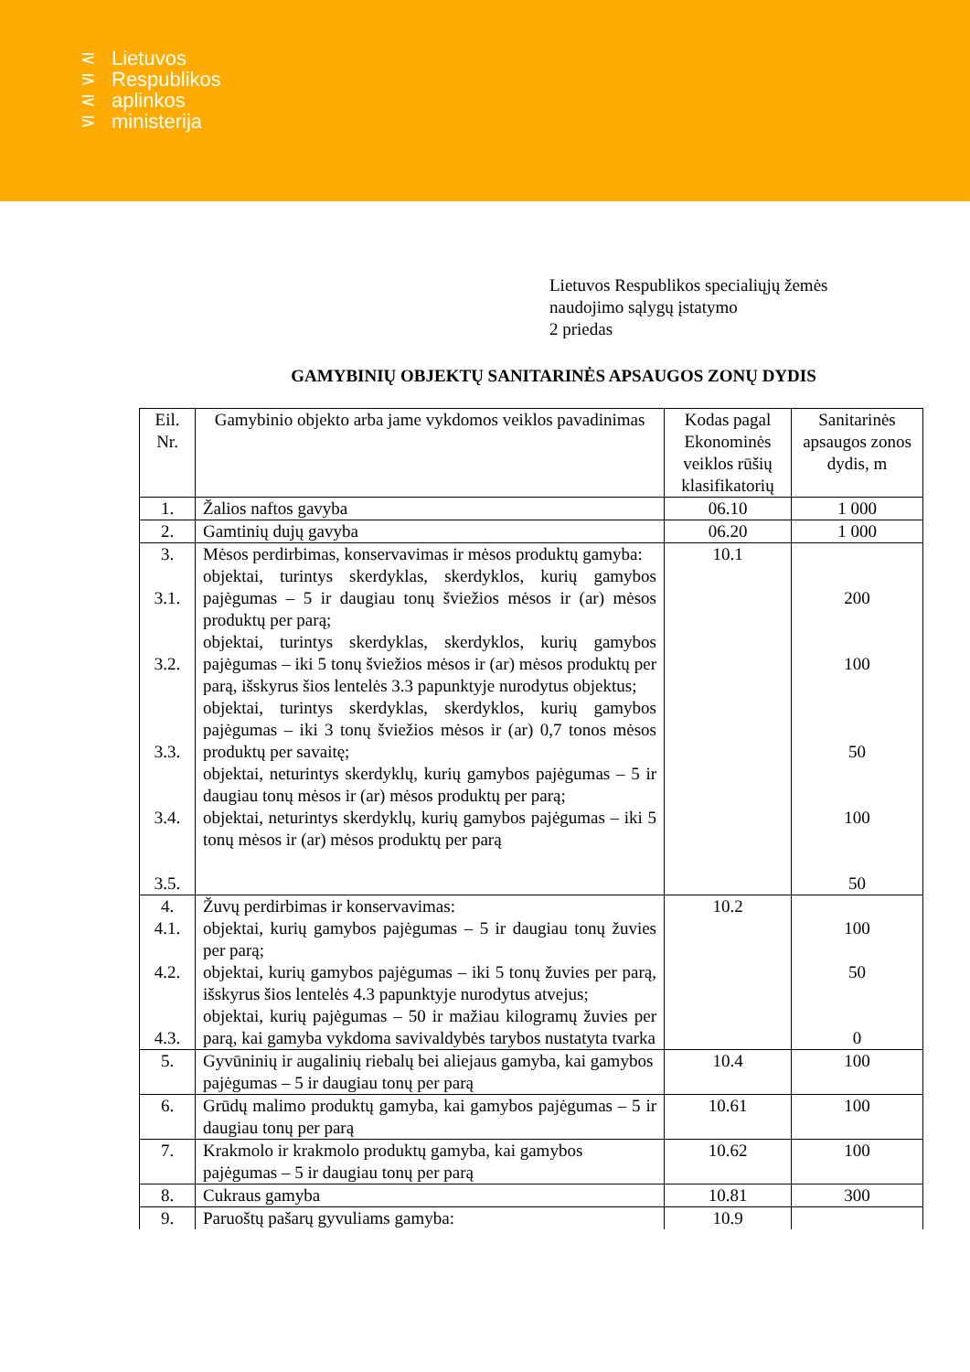⋜
⋝
⋜
⋝
Lietuvos
Respublikos
aplinkos
ministerija
Lietuvos Respublikos specialiųjų žemės
naudojimo sąlygų įstatymo
2 priedas
GAMYBINIŲ OBJEKTŲ SANITARINĖS APSAUGOS ZONŲ DYDIS
| Eil. Nr. | Gamybinio objekto arba jame vykdomos veiklos pavadinimas | Kodas pagal Ekonominės veiklos rūšių klasifikatorių | Sanitarinės apsaugos zonos dydis, m |
| --- | --- | --- | --- |
| 1. | Žalios naftos gavyba | 06.10 | 1 000 |
| 2. | Gamtinių dujų gavyba | 06.20 | 1 000 |
| 3. 3.1. 3.2. 3.3. 3.4. 3.5. | Mėsos perdirbimas, konservavimas ir mėsos produktų gamyba: objektai, turintys skerdyklas, skerdyklos, kurių gamybos pajėgumas – 5 ir daugiau tonų šviežios mėsos ir (ar) mėsos produktų per parą; objektai, turintys skerdyklas, skerdyklos, kurių gamybos pajėgumas – iki 5 tonų šviežios mėsos ir (ar) mėsos produktų per parą, išskyrus šios lentelės 3.3 papunktyje nurodytus objektus; objektai, turintys skerdyklas, skerdyklos, kurių gamybos pajėgumas – iki 3 tonų šviežios mėsos ir (ar) 0,7 tonos mėsos produktų per savaitę; objektai, neturintys skerdyklų, kurių gamybos pajėgumas – 5 ir daugiau tonų mėsos ir (ar) mėsos produktų per parą; objektai, neturintys skerdyklų, kurių gamybos pajėgumas – iki 5 tonų mėsos ir (ar) mėsos produktų per parą | 10.1 | 200 100 50 100 50 |
| 4. 4.1. 4.2. 4.3. | Žuvų perdirbimas ir konservavimas: objektai, kurių gamybos pajėgumas – 5 ir daugiau tonų žuvies per parą; objektai, kurių gamybos pajėgumas – iki 5 tonų žuvies per parą, išskyrus šios lentelės 4.3 papunktyje nurodytus atvejus; objektai, kurių pajėgumas – 50 ir mažiau kilogramų žuvies per parą, kai gamyba vykdoma savivaldybės tarybos nustatyta tvarka | 10.2 | 100 50 0 |
| 5. | Gyvūninių ir augalinių riebalų bei aliejaus gamyba, kai gamybos pajėgumas – 5 ir daugiau tonų per parą | 10.4 | 100 |
| 6. | Grūdų malimo produktų gamyba, kai gamybos pajėgumas – 5 ir daugiau tonų per parą | 10.61 | 100 |
| 7. | Krakmolo ir krakmolo produktų gamyba, kai gamybos pajėgumas – 5 ir daugiau tonų per parą | 10.62 | 100 |
| 8. | Cukraus gamyba | 10.81 | 300 |
| 9. | Paruoštų pašarų gyvuliams gamyba: | 10.9 | |